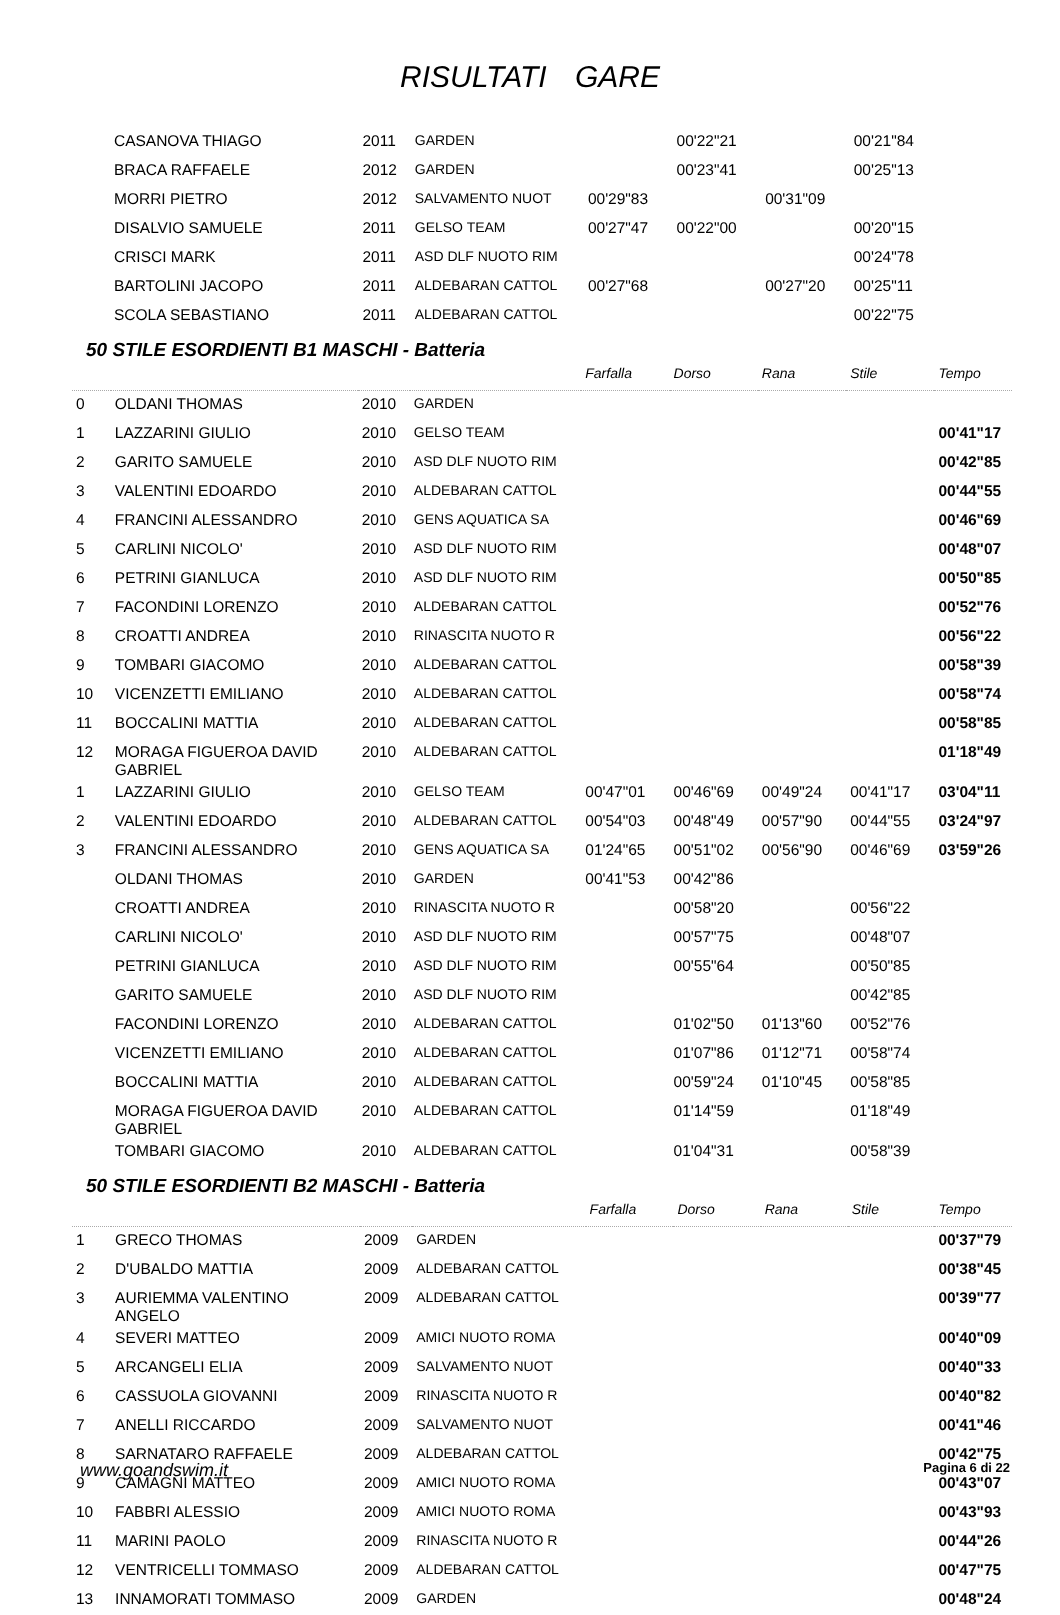RISULTATI GARE
| | CASANOVA THIAGO | 2011 | GARDEN | | 00'22"21 | | 00'21"84 | |
| | BRACA RAFFAELE | 2012 | GARDEN | | 00'23"41 | | 00'25"13 | |
| | MORRI PIETRO | 2012 | SALVAMENTO NUOT | 00'29"83 | | 00'31"09 | | |
| | DISALVIO SAMUELE | 2011 | GELSO TEAM | 00'27"47 | 00'22"00 | | 00'20"15 | |
| | CRISCI MARK | 2011 | ASD DLF NUOTO RIM | | | | 00'24"78 | |
| | BARTOLINI JACOPO | 2011 | ALDEBARAN CATTOL | 00'27"68 | | 00'27"20 | 00'25"11 | |
| | SCOLA SEBASTIANO | 2011 | ALDEBARAN CATTOL | | | | 00'22"75 | |
50 STILE ESORDIENTI B1 MASCHI - Batteria
| | | | | Farfalla | Dorso | Rana | Stile | Tempo |
| --- | --- | --- | --- | --- | --- | --- | --- | --- |
| 0 | OLDANI THOMAS | 2010 | GARDEN | | | | | |
| 1 | LAZZARINI GIULIO | 2010 | GELSO TEAM | | | | | 00'41"17 |
| 2 | GARITO SAMUELE | 2010 | ASD DLF NUOTO RIM | | | | | 00'42"85 |
| 3 | VALENTINI EDOARDO | 2010 | ALDEBARAN CATTOL | | | | | 00'44"55 |
| 4 | FRANCINI ALESSANDRO | 2010 | GENS AQUATICA SA | | | | | 00'46"69 |
| 5 | CARLINI NICOLO' | 2010 | ASD DLF NUOTO RIM | | | | | 00'48"07 |
| 6 | PETRINI GIANLUCA | 2010 | ASD DLF NUOTO RIM | | | | | 00'50"85 |
| 7 | FACONDINI LORENZO | 2010 | ALDEBARAN CATTOL | | | | | 00'52"76 |
| 8 | CROATTI ANDREA | 2010 | RINASCITA NUOTO R | | | | | 00'56"22 |
| 9 | TOMBARI GIACOMO | 2010 | ALDEBARAN CATTOL | | | | | 00'58"39 |
| 10 | VICENZETTI EMILIANO | 2010 | ALDEBARAN CATTOL | | | | | 00'58"74 |
| 11 | BOCCALINI MATTIA | 2010 | ALDEBARAN CATTOL | | | | | 00'58"85 |
| 12 | MORAGA FIGUEROA DAVID GABRIEL | 2010 | ALDEBARAN CATTOL | | | | | 01'18"49 |
| 1 | LAZZARINI GIULIO | 2010 | GELSO TEAM | 00'47"01 | 00'46"69 | 00'49"24 | 00'41"17 | 03'04"11 |
| 2 | VALENTINI EDOARDO | 2010 | ALDEBARAN CATTOL | 00'54"03 | 00'48"49 | 00'57"90 | 00'44"55 | 03'24"97 |
| 3 | FRANCINI ALESSANDRO | 2010 | GENS AQUATICA SA | 01'24"65 | 00'51"02 | 00'56"90 | 00'46"69 | 03'59"26 |
| | OLDANI THOMAS | 2010 | GARDEN | 00'41"53 | 00'42"86 | | | |
| | CROATTI ANDREA | 2010 | RINASCITA NUOTO R | | 00'58"20 | | 00'56"22 | |
| | CARLINI NICOLO' | 2010 | ASD DLF NUOTO RIM | | 00'57"75 | | 00'48"07 | |
| | PETRINI GIANLUCA | 2010 | ASD DLF NUOTO RIM | | 00'55"64 | | 00'50"85 | |
| | GARITO SAMUELE | 2010 | ASD DLF NUOTO RIM | | | | 00'42"85 | |
| | FACONDINI LORENZO | 2010 | ALDEBARAN CATTOL | | 01'02"50 | 01'13"60 | 00'52"76 | |
| | VICENZETTI EMILIANO | 2010 | ALDEBARAN CATTOL | | 01'07"86 | 01'12"71 | 00'58"74 | |
| | BOCCALINI MATTIA | 2010 | ALDEBARAN CATTOL | | 00'59"24 | 01'10"45 | 00'58"85 | |
| | MORAGA FIGUEROA DAVID GABRIEL | 2010 | ALDEBARAN CATTOL | | 01'14"59 | | 01'18"49 | |
| | TOMBARI GIACOMO | 2010 | ALDEBARAN CATTOL | | 01'04"31 | | 00'58"39 | |
50 STILE ESORDIENTI B2 MASCHI - Batteria
| | | | | Farfalla | Dorso | Rana | Stile | Tempo |
| --- | --- | --- | --- | --- | --- | --- | --- | --- |
| 1 | GRECO THOMAS | 2009 | GARDEN | | | | | 00'37"79 |
| 2 | D'UBALDO MATTIA | 2009 | ALDEBARAN CATTOL | | | | | 00'38"45 |
| 3 | AURIEMMA VALENTINO ANGELO | 2009 | ALDEBARAN CATTOL | | | | | 00'39"77 |
| 4 | SEVERI MATTEO | 2009 | AMICI NUOTO ROMA | | | | | 00'40"09 |
| 5 | ARCANGELI ELIA | 2009 | SALVAMENTO NUOT | | | | | 00'40"33 |
| 6 | CASSUOLA GIOVANNI | 2009 | RINASCITA NUOTO R | | | | | 00'40"82 |
| 7 | ANELLI RICCARDO | 2009 | SALVAMENTO NUOT | | | | | 00'41"46 |
| 8 | SARNATARO RAFFAELE | 2009 | ALDEBARAN CATTOL | | | | | 00'42"75 |
| 9 | CAMAGNI MATTEO | 2009 | AMICI NUOTO ROMA | | | | | 00'43"07 |
| 10 | FABBRI ALESSIO | 2009 | AMICI NUOTO ROMA | | | | | 00'43"93 |
| 11 | MARINI PAOLO | 2009 | RINASCITA NUOTO R | | | | | 00'44"26 |
| 12 | VENTRICELLI TOMMASO | 2009 | ALDEBARAN CATTOL | | | | | 00'47"75 |
| 13 | INNAMORATI TOMMASO | 2009 | GARDEN | | | | | 00'48"24 |
www.goandswim.it Pagina 6 di 22